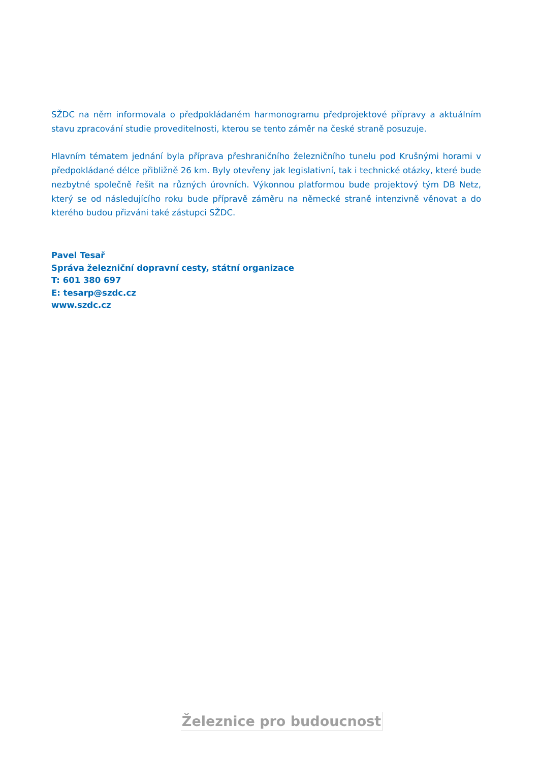SŽDC na něm informovala o předpokládaném harmonogramu předprojektové přípravy a aktuálním stavu zpracování studie proveditelnosti, kterou se tento záměr na české straně posuzuje.
Hlavním tématem jednání byla příprava přeshraničního železničního tunelu pod Krušnými horami v předpokládané délce přibližně 26 km. Byly otevřeny jak legislativní, tak i technické otázky, které bude nezbytné společně řešit na různých úrovních. Výkonnou platformou bude projektový tým DB Netz, který se od následujícího roku bude přípravě záměru na německé straně intenzivně věnovat a do kterého budou přizváni také zástupci SŽDC.
Pavel Tesař
Správa železniční dopravní cesty, státní organizace
T: 601 380 697
E: tesarp@szdc.cz
www.szdc.cz
Železnice pro budoucnost